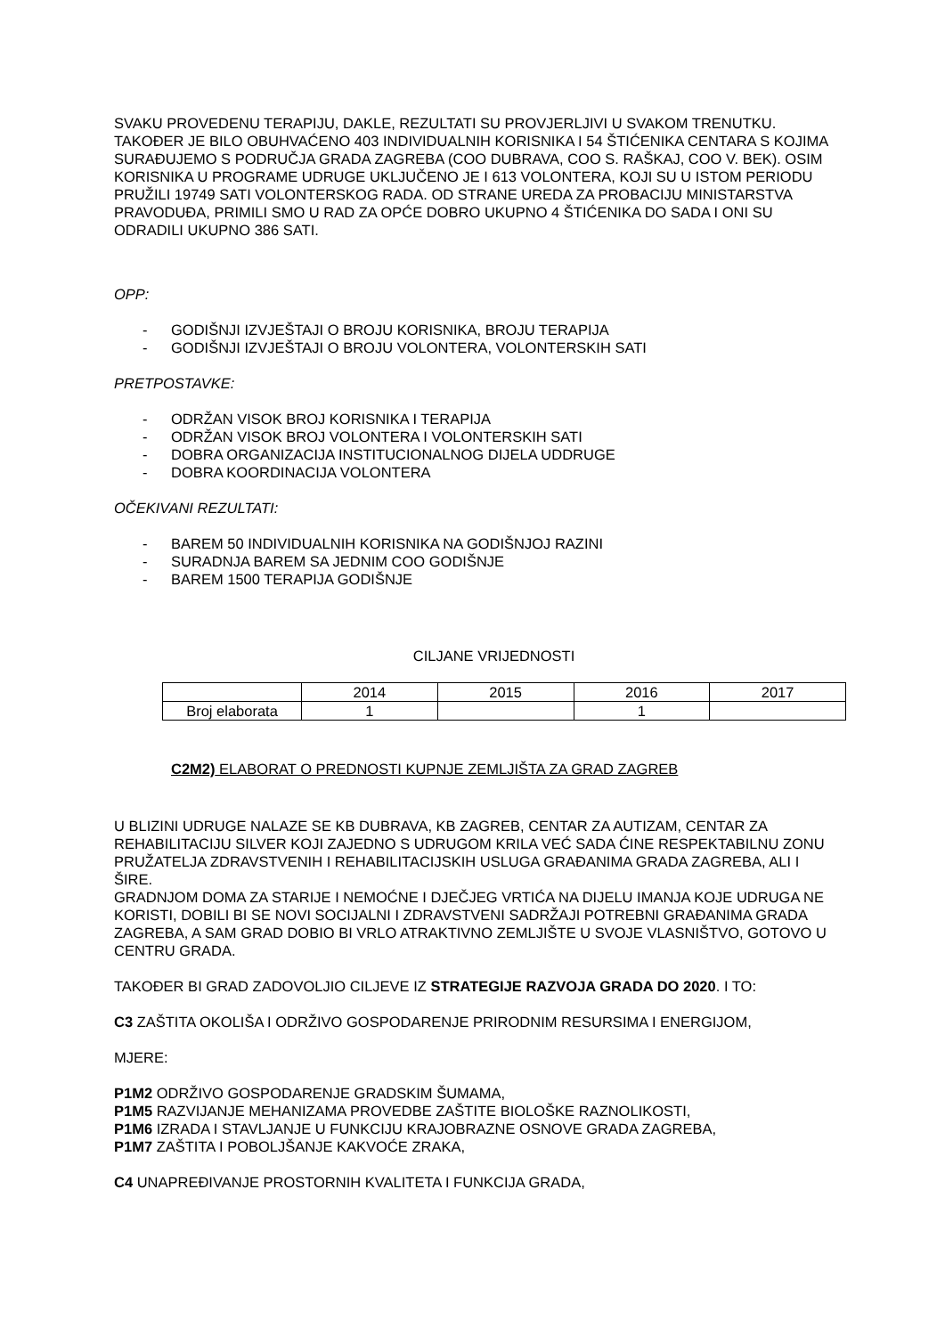SVAKU PROVEDENU TERAPIJU, DAKLE, REZULTATI SU PROVJERLJIVI U SVAKOM TRENUTKU. TAKOĐER JE BILO OBUHVAĆENO 403 INDIVIDUALNIH KORISNIKA I 54 ŠTIĆENIKA CENTARA S KOJIMA SURAĐUJEMO S PODRUČJA GRADA ZAGREBA (COO DUBRAVA, COO S. RAŠKAJ, COO V. BEK). OSIM KORISNIKA U PROGRAME UDRUGE UKLJUČENO JE I 613 VOLONTERA, KOJI SU U ISTOM PERIODU PRUŽILI 19749 SATI VOLONTERSKOG RADA. OD STRANE UREDA ZA PROBACIJU MINISTARSTVA PRAVODUĐA, PRIMILI SMO U RAD ZA OPĆE DOBRO UKUPNO 4 ŠTIĆENIKA DO SADA I ONI SU ODRADILI UKUPNO 386 SATI.
OPP:
- GODIŠNJI IZVJEŠTAJI O BROJU KORISNIKA, BROJU TERAPIJA
- GODIŠNJI IZVJEŠTAJI O BROJU VOLONTERA, VOLONTERSKIH SATI
PRETPOSTAVKE:
- ODRŽAN VISOK BROJ KORISNIKA I TERAPIJA
- ODRŽAN VISOK BROJ VOLONTERA I VOLONTERSKIH SATI
- DOBRA ORGANIZACIJA INSTITUCIONALNOG DIJELA UDDRUGE
- DOBRA KOORDINACIJA VOLONTERA
OČEKIVANI REZULTATI:
- BAREM 50 INDIVIDUALNIH KORISNIKA NA GODIŠNJOJ RAZINI
- SURADNJA BAREM SA JEDNIM COO GODIŠNJE
- BAREM 1500 TERAPIJA GODIŠNJE
CILJANE VRIJEDNOSTI
| | 2014 | 2015 | 2016 | 2017 |
| Broj elaborata | 1 | | 1 | |
C2M2) ELABORAT O PREDNOSTI KUPNJE ZEMLJIŠTA ZA GRAD ZAGREB
U BLIZINI UDRUGE NALAZE SE KB DUBRAVA, KB ZAGREB, CENTAR ZA AUTIZAM, CENTAR ZA REHABILITACIJU SILVER KOJI ZAJEDNO S UDRUGOM KRILA VEĆ SADA ĆINE RESPEKTABILNU ZONU PRUŽATELJA ZDRAVSTVENIH I REHABILITACIJSKIH USLUGA GRAĐANIMA GRADA ZAGREBA, ALI I ŠIRE.
GRADNJOM DOMA ZA STARIJE I NEMOĆNE I DJEČJEG VRTIĆA NA DIJELU IMANJA KOJE UDRUGA NE KORISTI, DOBILI BI SE NOVI SOCIJALNI I ZDRAVSTVENI SADRŽAJI POTREBNI GRAĐANIMA GRADA ZAGREBA, A SAM GRAD DOBIO BI VRLO ATRAKTIVNO ZEMLJIŠTE U SVOJE VLASNIŠTVO, GOTOVO U CENTRU GRADA.
TAKOĐER BI GRAD ZADOVOLJIO CILJEVE IZ STRATEGIJE RAZVOJA GRADA DO 2020. I TO:
C3 ZAŠTITA OKOLIŠA I ODRŽIVO GOSPODARENJE PRIRODNIM RESURSIMA I ENERGIJOM,
MJERE:
P1M2 ODRŽIVO GOSPODARENJE GRADSKIM ŠUMAMA,
P1M5 RAZVIJANJE MEHANIZAMA PROVEDBE ZAŠTITE BIOLOŠKE RAZNOLIKOSTI,
P1M6 IZRADA I STAVLJANJE U FUNKCIJU KRAJOBRAZNE OSNOVE GRADA ZAGREBA,
P1M7 ZAŠTITA I POBOLJŠANJE KAKVOĆE ZRAKA,
C4 UNAPREĐIVANJE PROSTORNIH KVALITETA I FUNKCIJA GRADA,